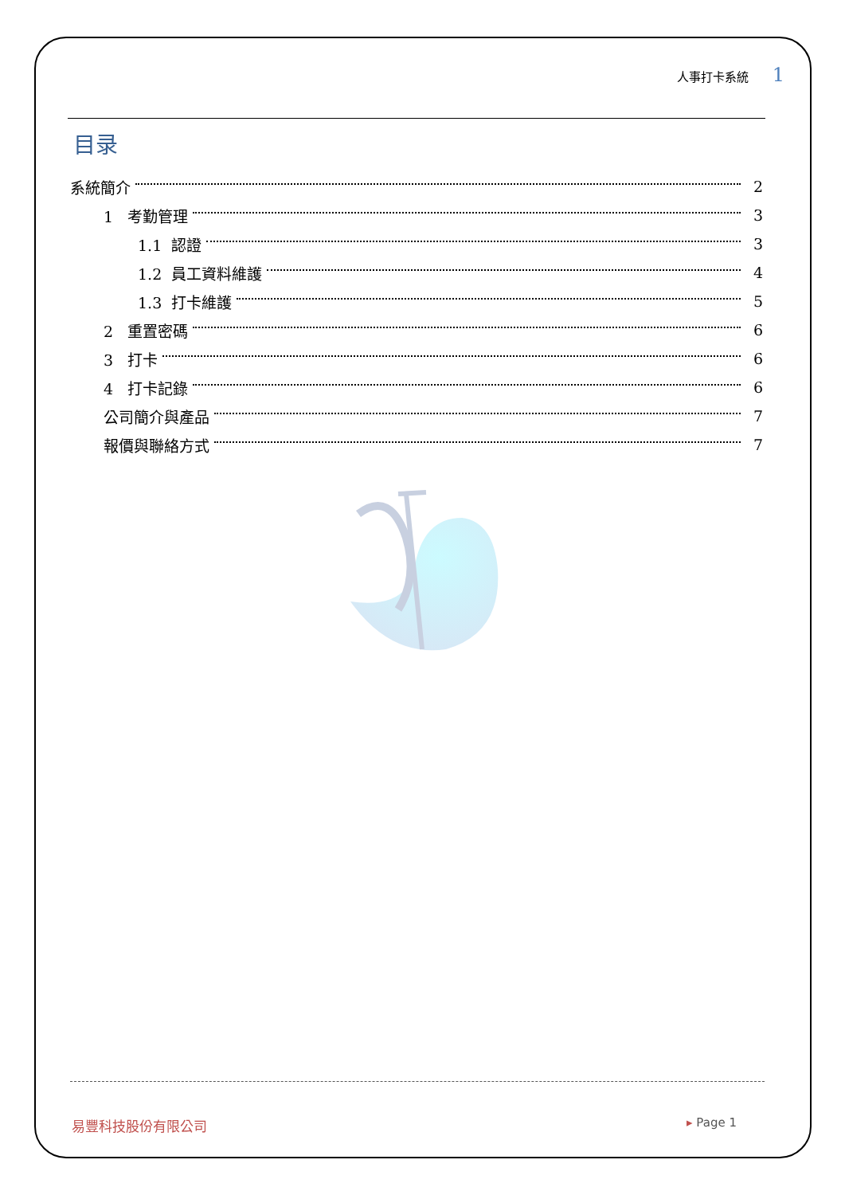人事打卡系統 1
目录
系統簡介 2
1 考勤管理 3
1.1 認證 3
1.2 員工資料維護 4
1.3 打卡維護 5
2 重置密碼 6
3 打卡 6
4 打卡記錄 6
公司簡介與產品 7
報價與聯絡方式 7
易豐科技股份有限公司 ▸ Page 1